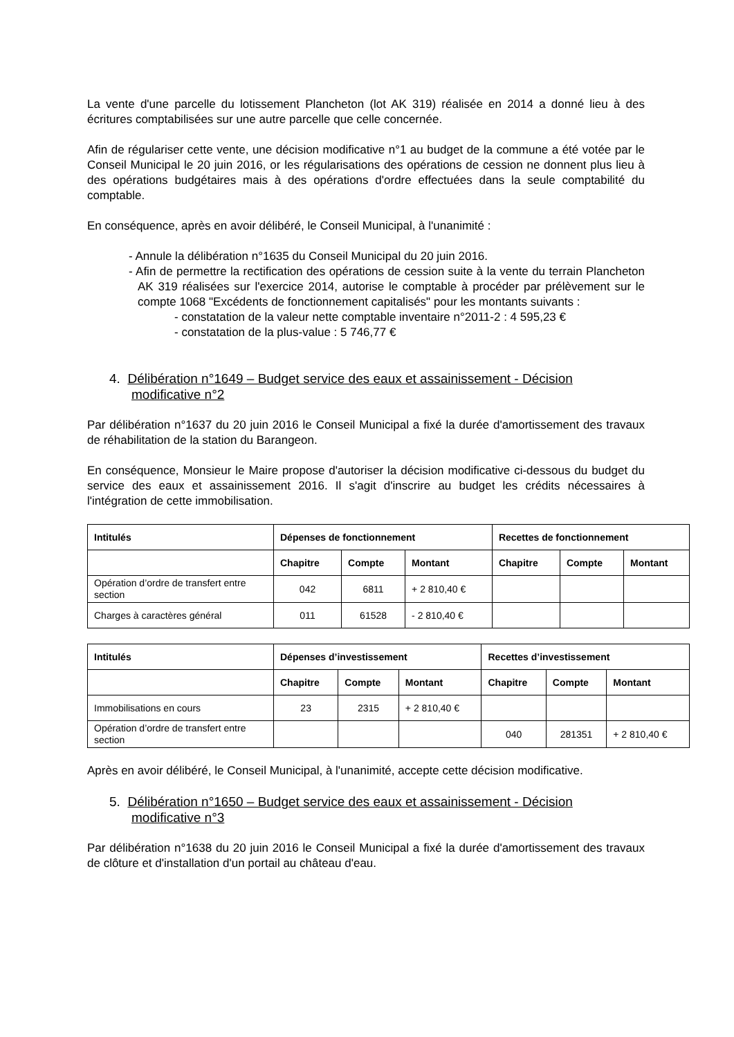La vente d'une parcelle du lotissement Plancheton (lot AK 319) réalisée en 2014 a donné lieu à des écritures comptabilisées sur une autre parcelle que celle concernée.
Afin de régulariser cette vente, une décision modificative n°1 au budget de la commune a été votée par le Conseil Municipal le 20 juin 2016, or les régularisations des opérations de cession ne donnent plus lieu à des opérations budgétaires mais à des opérations d'ordre effectuées dans la seule comptabilité du comptable.
En conséquence, après en avoir délibéré, le Conseil Municipal, à l'unanimité :
- Annule la délibération n°1635 du Conseil Municipal du 20 juin 2016.
- Afin de permettre la rectification des opérations de cession suite à la vente du terrain Plancheton AK 319 réalisées sur l'exercice 2014, autorise le comptable à procéder par prélèvement sur le compte 1068 "Excédents de fonctionnement capitalisés" pour les montants suivants :
- constatation de la valeur nette comptable inventaire n°2011-2 : 4 595,23 €
- constatation de la plus-value : 5 746,77 €
4. Délibération n°1649 – Budget service des eaux et assainissement - Décision modificative n°2
Par délibération n°1637 du 20 juin 2016 le Conseil Municipal a fixé la durée d'amortissement des travaux de réhabilitation de la station du Barangeon.
En conséquence, Monsieur le Maire propose d'autoriser la décision modificative ci-dessous du budget du service des eaux et assainissement 2016. Il s'agit d'inscrire au budget les crédits nécessaires à l'intégration de cette immobilisation.
| Intitulés | Dépenses de fonctionnement | | | Recettes de fonctionnement | | |
| --- | --- | --- | --- | --- | --- | --- |
| | Chapitre | Compte | Montant | Chapitre | Compte | Montant |
| Opération d’ordre de transfert entre section | 042 | 6811 | + 2 810,40 € | | | |
| Charges à caractères général | 011 | 61528 | - 2 810,40 € | | | |
| Intitulés | Dépenses d’investissement | | | Recettes d’investissement | | |
| --- | --- | --- | --- | --- | --- | --- |
| | Chapitre | Compte | Montant | Chapitre | Compte | Montant |
| Immobilisations en cours | 23 | 2315 | + 2 810,40 € | | | |
| Opération d’ordre de transfert entre section | | | | 040 | 281351 | + 2 810,40 € |
Après en avoir délibéré, le Conseil Municipal, à l'unanimité, accepte cette décision modificative.
5. Délibération n°1650 – Budget service des eaux et assainissement - Décision modificative n°3
Par délibération n°1638 du 20 juin 2016 le Conseil Municipal a fixé la durée d'amortissement des travaux de clôture et d'installation d'un portail au château d'eau.